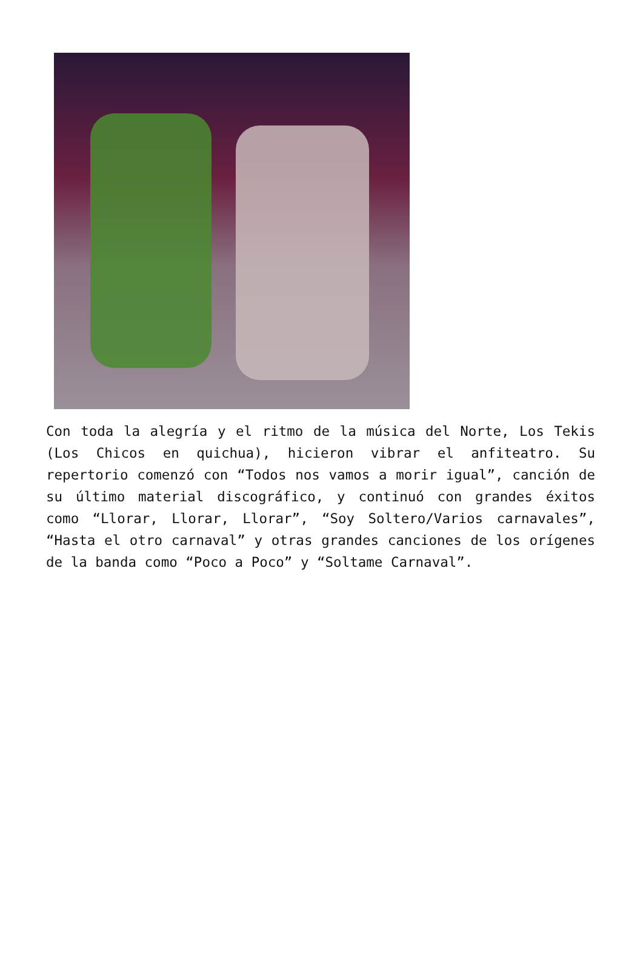Con toda la alegría y el ritmo de la música del Norte, Los Tekis (Los Chicos en quichua), hicieron vibrar el anfiteatro. Su repertorio comenzó con “Todos nos vamos a morir igual”, canción de su último material discográfico, y continuó con grandes éxitos como “Llorar, Llorar, Llorar”, “Soy Soltero/Varios carnavales”, “Hasta el otro carnaval” y otras grandes canciones de los orígenes de la banda como “Poco a Poco” y “Soltame Carnaval”.